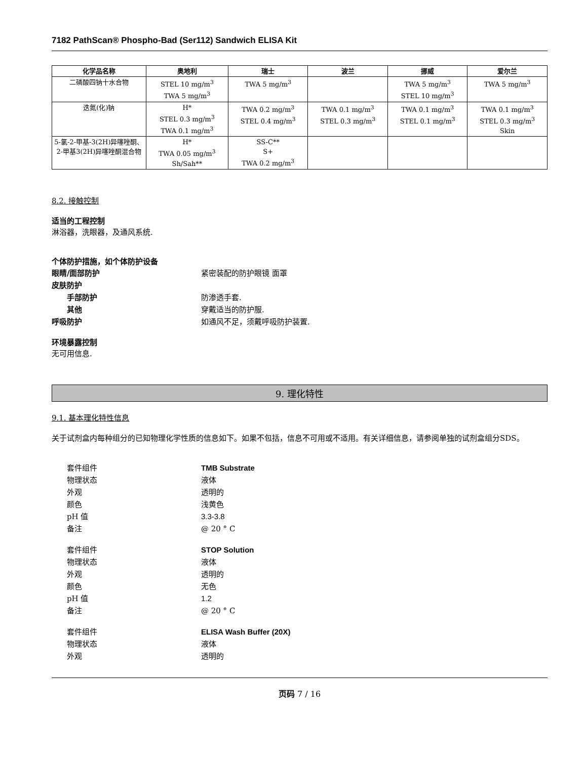7182 PathScan® Phospho-Bad (Ser112) Sandwich ELISA Kit
| 化学品名称 | 奥地利 | 瑞士 | 波兰 | 挪威 | 爱尔兰 |
| --- | --- | --- | --- | --- | --- |
| 二磷酸四钠十水合物 | STEL 10 mg/m<sup>3</sup> TWA 5 mg/m<sup>3</sup> | TWA 5 mg/m<sup>3</sup> | | TWA 5 mg/m<sup>3</sup> STEL 10 mg/m<sup>3</sup> | TWA 5 mg/m<sup>3</sup> |
| 迭氮(化)钠 | H* STEL 0.3 mg/m<sup>3</sup> TWA 0.1 mg/m<sup>3</sup> | TWA 0.2 mg/m<sup>3</sup> STEL 0.4 mg/m<sup>3</sup> | TWA 0.1 mg/m<sup>3</sup> STEL 0.3 mg/m<sup>3</sup> | TWA 0.1 mg/m<sup>3</sup> STEL 0.1 mg/m<sup>3</sup> | TWA 0.1 mg/m<sup>3</sup> STEL 0.3 mg/m<sup>3</sup> Skin |
| 5-氯-2-甲基-3(2H)异噻唑酮、2-甲基3(2H)异噻唑酮混合物 | H* TWA 0.05 mg/m<sup>3</sup> Sh/Sah** | SS-C** S+ TWA 0.2 mg/m<sup>3</sup> | | | |
8.2. 接触控制
适当的工程控制
淋浴器，洗眼器，及通风系统.
个体防护措施，如个体防护设备
眼睛/面部防护 紧密装配的防护眼镜 面罩
皮肤防护
手部防护 防渗透手套.
其他 穿戴适当的防护服.
呼吸防护 如通风不足，须戴呼吸防护装置.
环境暴露控制
无可用信息.
9. 理化特性
9.1. 基本理化特性信息
关于试剂盒内每种组分的已知物理化学性质的信息如下。如果不包括，信息不可用或不适用。有关详细信息，请参阅单独的试剂盒组分SDS。
套件组件 TMB Substrate
物理状态 液体
外观 透明的
颜色 浅黄色
pH 值 3.3-3.8
备注 @ 20 ° C
套件组件 STOP Solution
物理状态 液体
外观 透明的
颜色 无色
pH 值 1.2
备注 @ 20 ° C
套件组件 ELISA Wash Buffer (20X)
物理状态 液体
外观 透明的
页码 7 / 16